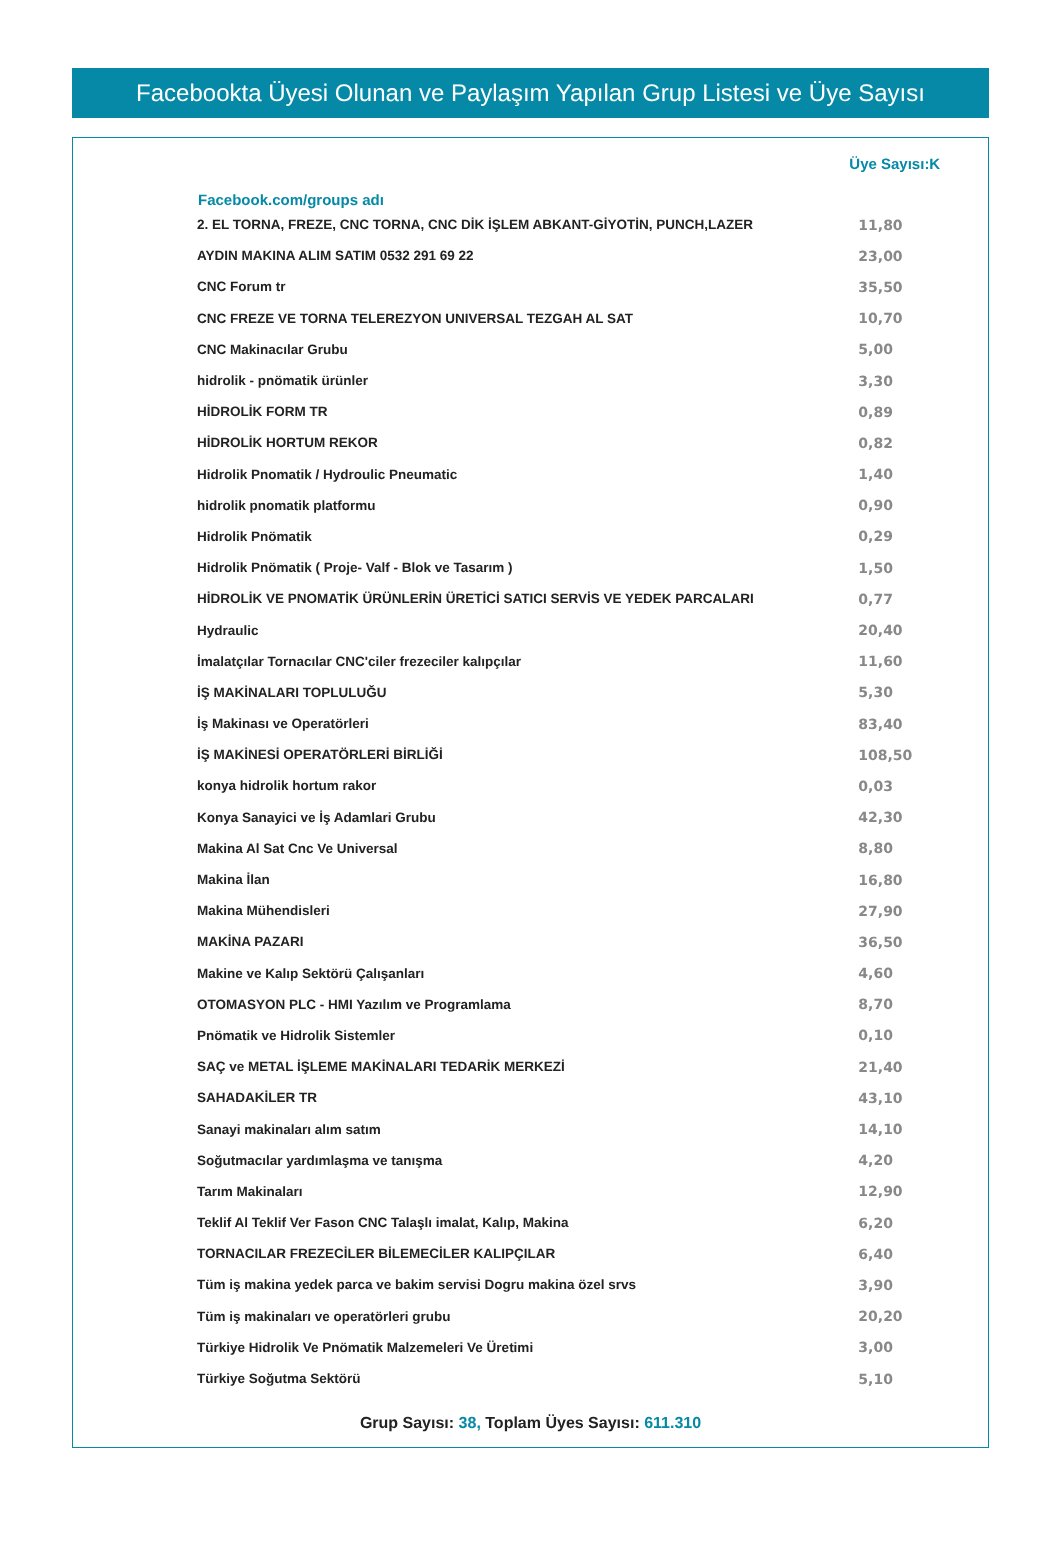Facebookta Üyesi Olunan ve Paylaşım Yapılan Grup Listesi ve Üye Sayısı
| Facebook.com/groups adı | Üye Sayısı:K |
| --- | --- |
| 2. EL TORNA, FREZE, CNC TORNA, CNC DİK İŞLEM ABKANT-GİYOTİN, PUNCH,LAZER | 11,80 |
| AYDIN MAKINA ALIM SATIM 0532 291 69 22 | 23,00 |
| CNC Forum tr | 35,50 |
| CNC FREZE VE TORNA TELEREZYON UNIVERSAL TEZGAH AL SAT | 10,70 |
| CNC Makinacılar Grubu | 5,00 |
| hidrolik - pnömatik ürünler | 3,30 |
| HİDROLİK FORM TR | 0,89 |
| HİDROLİK HORTUM REKOR | 0,82 |
| Hidrolik Pnomatik / Hydroulic Pneumatic | 1,40 |
| hidrolik pnomatik platformu | 0,90 |
| Hidrolik Pnömatik | 0,29 |
| Hidrolik Pnömatik ( Proje- Valf - Blok ve Tasarım ) | 1,50 |
| HİDROLİK VE PNOMATİK ÜRÜNLERİN ÜRETİCİ SATICI SERVİS VE YEDEK PARCALARI | 0,77 |
| Hydraulic | 20,40 |
| İmalatçılar Tornacılar CNC'ciler frezeciler kalıpçılar | 11,60 |
| İŞ MAKİNALARI TOPLULUĞU | 5,30 |
| İş Makinası ve Operatörleri | 83,40 |
| İŞ MAKİNESİ OPERATÖRLERİ BİRLİĞİ | 108,50 |
| konya hidrolik hortum rakor | 0,03 |
| Konya Sanayici ve İş Adamlari Grubu | 42,30 |
| Makina Al Sat Cnc Ve Universal | 8,80 |
| Makina İlan | 16,80 |
| Makina Mühendisleri | 27,90 |
| MAKİNA PAZARI | 36,50 |
| Makine ve Kalıp Sektörü Çalışanları | 4,60 |
| OTOMASYON PLC - HMI Yazılım ve Programlama | 8,70 |
| Pnömatik ve Hidrolik Sistemler | 0,10 |
| SAÇ ve METAL İŞLEME MAKİNALARI TEDARİK MERKEZİ | 21,40 |
| SAHADAKİLER TR | 43,10 |
| Sanayi makinaları alım satım | 14,10 |
| Soğutmacılar yardımlaşma ve tanışma | 4,20 |
| Tarım Makinaları | 12,90 |
| Teklif Al Teklif Ver Fason CNC Talaşlı imalat, Kalıp, Makina | 6,20 |
| TORNACILAR FREZECİLER BİLEMECİLER KALIPÇILAR | 6,40 |
| Tüm iş makina yedek parca ve bakim servisi Dogru makina özel srvs | 3,90 |
| Tüm iş makinaları ve operatörleri grubu | 20,20 |
| Türkiye Hidrolik Ve Pnömatik Malzemeleri Ve Üretimi | 3,00 |
| Türkiye Soğutma Sektörü | 5,10 |
Grup Sayısı: 38, Toplam Üyes Sayısı: 611.310